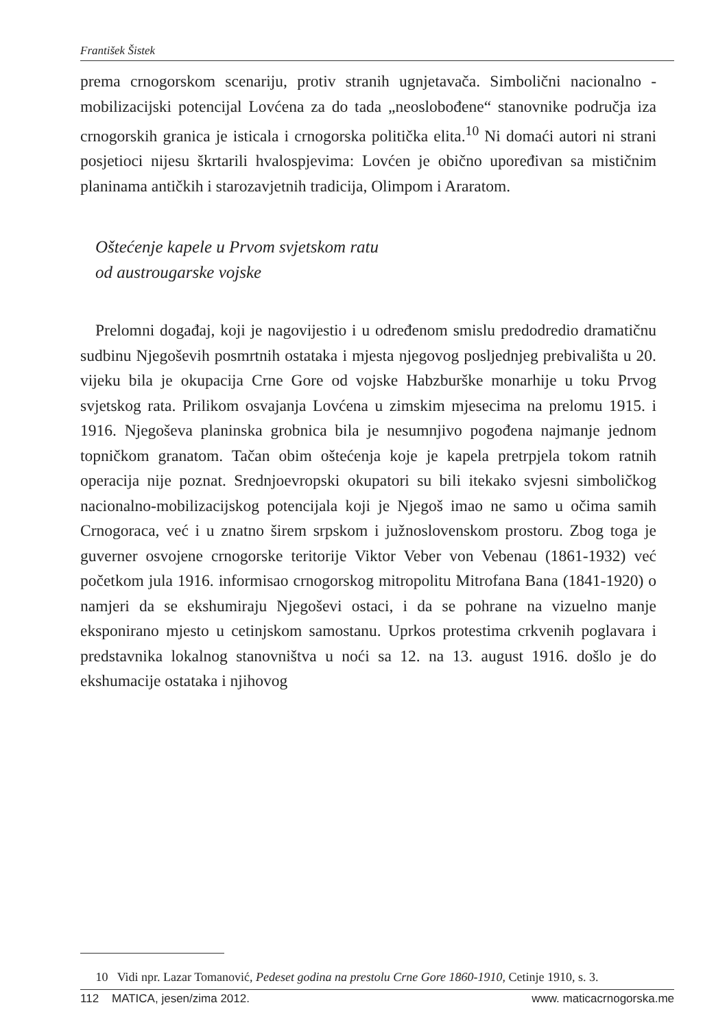František Šistek
prema crnogorskom scenariju, protiv stranih ugnjetavača. Simbolični nacionalno - mobilizacijski potencijal Lovćena za do tada „neoslobođene“ stanovnike područja iza crnogorskih granica je isticala i crnogorska politička elita.<sup>10</sup> Ni domaći autori ni strani posjetioci nijesu škrtarili hvalospjevima: Lovćen je obično upoređivan sa mističnim planinama antičkih i starozavjetnih tradicija, Olimpom i Araratom.
Oštećenje kapele u Prvom svjetskom ratu
od austrougarske vojske
Prelomni događaj, koji je nagovijestio i u određenom smislu predodredio dramatičnu sudbinu Njegoševih posmrtnih ostataka i mjesta njegovog posljednjeg prebivališta u 20. vijeku bila je okupacija Crne Gore od vojske Habzburške monarhije u toku Prvog svjetskog rata. Prilikom osvajanja Lovćena u zimskim mjesecima na prelomu 1915. i 1916. Njegoševa planinska grobnica bila je nesumnjivo pogođena najmanje jednom topničkom granatom. Tačan obim oštećenja koje je kapela pretrpjela tokom ratnih operacija nije poznat. Srednjoevropski okupatori su bili itekako svjesni simboličkog nacionalno-mobilizacijskog potencijala koji je Njegoš imao ne samo u očima samih Crnogoraca, već i u znatno širem srpskom i južnoslovenskom prostoru. Zbog toga je guverner osvojene crnogorske teritorije Viktor Veber von Vebenau (1861-1932) već početkom jula 1916. informisao crnogorskog mitropolitu Mitrofana Bana (1841-1920) o namjeri da se ekshumiraju Njegoševi ostaci, i da se pohrane na vizuelno manje eksponirano mjesto u cetinjskom samostanu. Uprkos protestima crkvenih poglavara i predstavnika lokalnog stanovništva u noći sa 12. na 13. august 1916. došlo je do ekshumacije ostataka i njihovog
10 Vidi npr. Lazar Tomanović, Pedeset godina na prestolu Crne Gore 1860-1910, Cetinje 1910, s. 3.
112 MATICA, jesen/zima 2012. www. maticacrnogorska.me